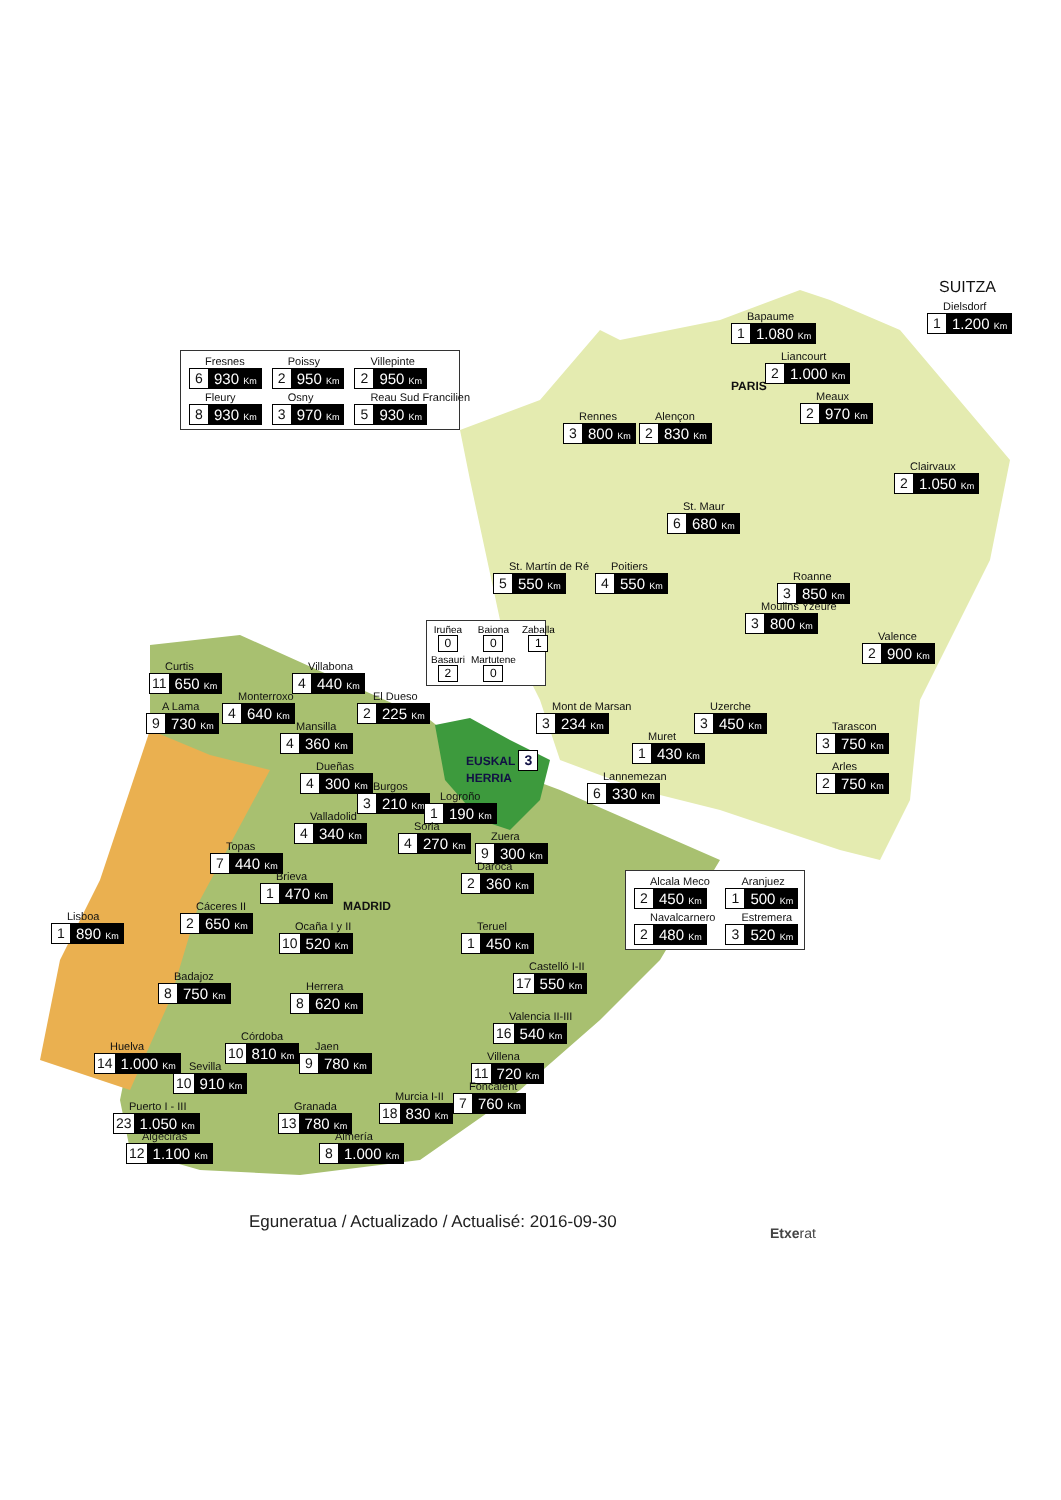SUITZA
Dielsdorf
1 1.200 Km
Bapaume
1 1.080 Km
Fresnes
6 930 Km
Poissy
2 950 Km
Villepinte
2 950 Km
Fleury
8 930 Km
Osny
3 970 Km
Reau Sud Francilien
5 930 Km
Liancourt
2 1.000 Km
PARIS
Meaux
2 970 Km
Rennes
3 800 Km
Alençon
2 830 Km
Clairvaux
2 1.050 Km
St. Maur
6 680 Km
St. Martín de Ré
5 550 Km
Poitiers
4 550 Km
Roanne
3 850 Km
Moulins Yzeure
3 800 Km
Iruñea
0
Baiona
0
Zaballa
1
Basauri
2
Martutene
0
Valence
2 900 Km
Curtis
11 650 Km
Villabona
4 440 Km
Monterroxo
4 640 Km
El Dueso
2 225 Km
A Lama
9 730 Km
Mont de Marsan
3 234 Km
Uzerche
3 450 Km
Mansilla
4 360 Km
Tarascon
3 750 Km
Muret
1 430 Km
EUSKAL 3
HERRIA
Dueñas
4 300 Km
Arles
2 750 Km
Lannemezan
6 330 Km
Burgos
3 210 Km
Logroño
1 190 Km
Valladolid
4 340 Km
Soria
4 270 Km
Zuera
9 300 Km
Topas
7 440 Km
Daroca
2 360 Km
Brieva
1 470 Km
Alcala Meco
2 450 Km
Aranjuez
1 500 Km
Navalcarnero
2 480 Km
Estremera
3 520 Km
Cáceres II
2 650 Km
MADRID
Lisboa
1 890 Km
Ocaña I y II
10 520 Km
Teruel
1 450 Km
Castelló I-II
17 550 Km
Badajoz
8 750 Km
Herrera
8 620 Km
Valencia II-III
16 540 Km
Córdoba
10 810 Km
Huelva
14 1.000 Km
Jaen
9 780 Km
Villena
11 720 Km
Sevilla
10 910 Km
Foncalent
7 760 Km
Murcia I-II
18 830 Km
Puerto I - III
23 1.050 Km
Granada
13 780 Km
Algeciras
12 1.100 Km
Almería
8 1.000 Km
Eguneratua / Actualizado / Actualisé: 2016-09-30
Etxerat